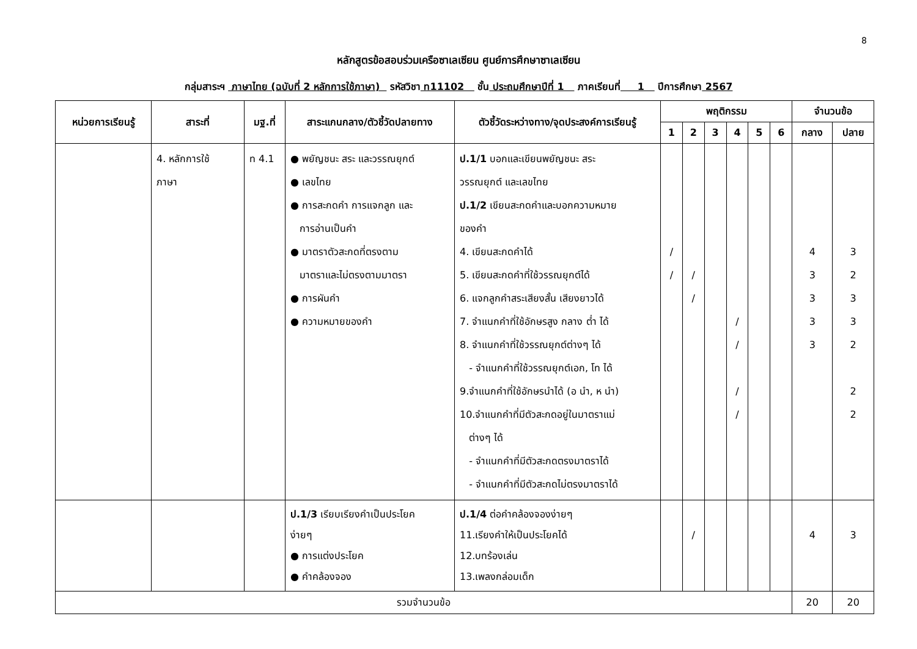8
หลักสูตรข้อสอบร่วมเครือซาเลเซียน ศูนย์การศึกษาซาเลเซียน
กลุ่มสาระฯ ภาษาไทย (ฉบับที่ 2 หลักการใช้ภาษา) รหัสวิชา ท11102 ชั้น ประถมศึกษาปีที่ 1 ภาคเรียนที่ 1 ปีการศึกษา 2567
| หน่วยการเรียนรู้ | สาระที่ | มฐ.ที่ | สาระแกนกลาง/ตัวชี้วัดปลายทาง | ตัวชี้วัดระหว่างทาง/จุดประสงค์การเรียนรู้ | พฤติกรรม | | | | | | จำนวนข้อ | |
| --- | --- | --- | --- | --- | --- | --- | --- | --- | --- | --- | --- | --- |
| | | | | | 1 | 2 | 3 | 4 | 5 | 6 | กลาง | ปลาย |
| | 4. หลักการใช้ ภาษา | ท 4.1 | ● พยัญชนะ สระ และวรรณยุกต์ ● เลขไทย ● การสะกดคำ การแจกลูก และ การอ่านเป็นคำ ● มาตราตัวสะกดที่ตรงตาม มาตราและไม่ตรงตามมาตรา ● การผันคำ ● ความหมายของคำ | ป.1/1 บอกและเขียนพยัญชนะ สระ วรรณยุกต์ และเลขไทย ป.1/2 เขียนสะกดคำและบอกความหมาย ของคำ 4. เขียนสะกดคำได้ 5. เขียนสะกดคำที่ใช้วรรณยุกต์ได้ 6. แจกลูกคำสระเสียงสั้น เสียงยาวได้ 7. จำแนกคำที่ใช้อักษรสูง กลาง ต่ำ ได้ 8. จำแนกคำที่ใช้วรรณยุกต์ต่างๆ ได้ - จำแนกคำที่ใช้วรรณยุกต์เอก, โท ได้ 9.จำแนกคำที่ใช้อักษรนำได้ (อ นำ, ห นำ) 10.จำแนกคำที่มีตัวสะกดอยู่ในมาตราแม่ ต่างๆ ได้ - จำแนกคำที่มีตัวสะกดตรงมาตราได้ - จำแนกคำที่มีตัวสะกดไม่ตรงมาตราได้ | / / | / / | | / / / / | | | 4 3 3 3 3 | 3 2 3 3 2 2 2 |
| | | | ป.1/3 เรียบเรียงคำเป็นประโยค ง่ายๆ ● การแต่งประโยค ● คำคล้องจอง | ป.1/4 ต่อคำคล้องจองง่ายๆ 11.เรียงคำให้เป็นประโยคได้ 12.บทร้องเล่น 13.เพลงกล่อมเด็ก | | / | | | | | 4 | 3 |
| รวมจำนวนข้อ | | | | | | | | | | | 20 | 20 |